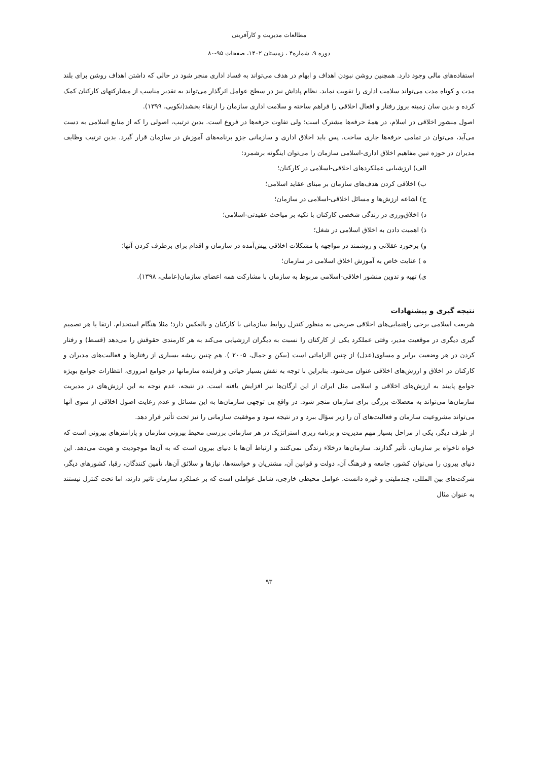مطالعات مدیریت و کارآفرینی
دوره ۹، شماره۴ ، زمستان ۱۴۰۲، صفحات ۹۵-۸۰
استفاده‌های مالی وجود دارد. همچنین روشن نبودن اهداف و ابهام در هدف می‌تواند به فساد اداری منجر شود در حالی که داشتن اهداف روشن برای بلند مدت و کوتاه مدت می‌تواند سلامت اداری را تقویت نماید. نظام پاداش نیز در سطح عوامل اثرگذار می‌تواند به تقدیر مناسب از مشارکتهای کارکنان کمک کرده و بدین سان زمینه بروز رفتار و افعال اخلاقی را فراهم ساخته و سلامت اداری سازمان را ارتقاء بخشد(نکویی، ۱۳۹۹).
اصول منشور اخلاقی در اسلام، در همهٔ حرفه‌ها مشترک است؛ ولی تفاوت حرفه‌ها در فروع است. بدین ترتیب، اصولی را که از منابع اسلامی به دست می‌آید، می‌توان در تمامی حرفه‌ها جاری ساخت. پس باید اخلاق اداری و سازمانی جزو برنامه‌های آموزش در سازمان قرار گیرد. بدین ترتیب وظایف مدیران در حوزه تبین مفاهیم اخلاق اداری-اسلامی سازمان را می‌توان اینگونه برشمرد:
الف) ارزشیابی عملکردهای اخلاقی-اسلامی در کارکنان؛
ب) اخلاقی کردن هدف‌های سازمان بر مبنای عقاید اسلامی؛
ج) اشاعه ارزش‌ها و مسائل اخلاقی-اسلامی در سازمان؛
د) اخلاق‌ورزی در زندگی شخصی کارکنان با تکیه بر میاحث عقیدتی-اسلامی؛
ذ) اهمیت دادن به اخلاق اسلامی در شغل؛
و) برخورد عقلانی و روشمند در مواجهه با مشکلات اخلاقی پیش‌آمده در سازمان و اقدام برای برطرف کردن آنها؛
ه ) عنایت خاص به آموزش اخلاق اسلامی در سازمان؛
ی) تهیه و تدوین منشور اخلاقی-اسلامی مربوط به سازمان با مشارکت همه اعضای سازمان(عاملی، ۱۳۹۸).
نتیجه گیری و پیشنهادات
شریعت اسلامی برخی راهنمایی‌های اخلاقی صریحی به منظور کنترل روابط سازمانی با کارکنان و بالعکس دارد؛ مثلا هنگام استخدام، ارتقا یا هر تصمیم گیری دیگری در موقعیت مدیر، وقتی عملکرد یکی از کارکنان را نسبت به دیگران ارزشیابی می‌کند به هر کارمندی حقوقش را می‌دهد (قسط) و رفتار کردن در هر وضعیت برابر و مساوی(عدل) از چنین الزاماتی است (بیکن و جمال، ۲۰۰۵ ). هم چنین ریشه بسیاری از رفتارها و فعالیت‌های مدیران و کارکنان در اخلاق و ارزش‌های اخلاقی عنوان می‌شود. بنابراین با توجه به نقش بسیار حیاتی و فزاینده سازمانها در جوامع امروزی، انتظارات جوامع بویژه جوامع پایبند به ارزش‌های اخلاقی و اسلامی مثل ایران از این ارگان‌ها نیز افزایش یافته است. در نتیجه، عدم توجه به این ارزش‌های در مدیریت سازمان‌ها می‌تواند به معضلات بزرگی برای سازمان منجر شود. در واقع بی توجهی سازمان‌ها به این مسائل و عدم رعایت اصول اخلاقی از سوی آنها می‌تواند مشروعیت سازمان و فعالیت‌های آن را زیر سؤال ببرد و در نتیجه سود و موفقیت سازمانی را نیز تحت تأثیر قرار دهد.
از طرف دیگر، یکی از مراحل بسیار مهم مدیریت و برنامه ریزی استراتژیک در هر سازمانی بررسی محیط بیرونی سازمان و پارامترهای بیرونی است که خواه ناخواه بر سازمان، تأثیر گذارند. سازمان‌ها درخلاء زندگی نمی‌کنند و ارتباط آن‌ها با دنیای بیرون است که به آن‌ها موجودیت و هویت می‌دهد. این دنیای بیرون را می‌توان کشور، جامعه و فرهنگ آن، دولت و قوانین آن، مشتریان و خواسته‌ها، نیازها و سلائق آن‌ها، تأمین کنندگان، رقبا، کشورهای دیگر، شرکت‌های بین المللی، چندملیتی و غیره دانست. عوامل محیطی خارجی، شامل عواملی است که بر عملکرد سازمان تاثیر دارند، اما تحت کنترل نیستند به عنوان مثال
۹۳